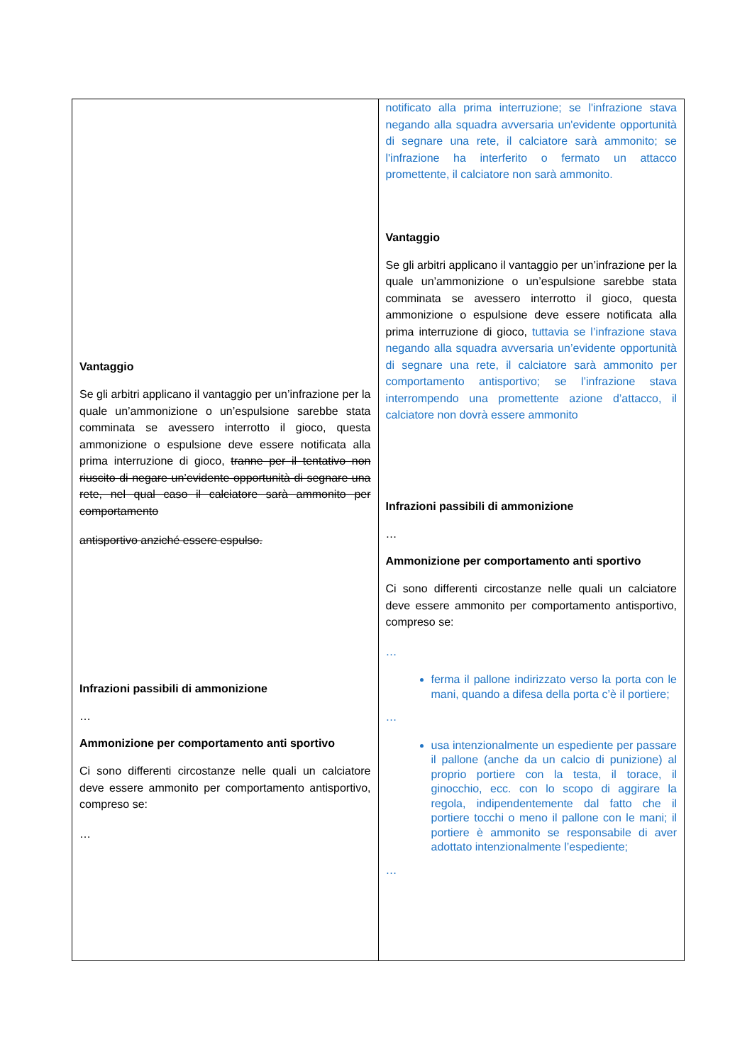| Vantaggio Se gli arbitri applicano il vantaggio per un’infrazione per la quale un’ammonizione o un’espulsione sarebbe stata comminata se avessero interrotto il gioco, questa ammonizione o espulsione deve essere notificata alla prima interruzione di gioco, tranne per il tentativo non riuscito di negare un’evidente opportunità di segnare una rete, nel qual caso il calciatore sarà ammonito per comportamento antisportivo anziché essere espulso. Infrazioni passibili di ammonizione … Ammonizione per comportamento anti sportivo Ci sono differenti circostanze nelle quali un calciatore deve essere ammonito per comportamento antisportivo, compreso se: … | notificato alla prima interruzione; se l'infrazione stava negando alla squadra avversaria un'evidente opportunità di segnare una rete, il calciatore sarà ammonito; se l'infrazione ha interferito o fermato un attacco promettente, il calciatore non sarà ammonito. Vantaggio Se gli arbitri applicano il vantaggio per un’infrazione per la quale un’ammonizione o un’espulsione sarebbe stata comminata se avessero interrotto il gioco, questa ammonizione o espulsione deve essere notificata alla prima interruzione di gioco, tuttavia se l’infrazione stava negando alla squadra avversaria un’evidente opportunità di segnare una rete, il calciatore sarà ammonito per comportamento antisportivo; se l’infrazione stava interrompendo una promettente azione d’attacco, il calciatore non dovrà essere ammonito Infrazioni passibili di ammonizione … Ammonizione per comportamento anti sportivo Ci sono differenti circostanze nelle quali un calciatore deve essere ammonito per comportamento antisportivo, compreso se: … ferma il pallone indirizzato verso la porta con le mani, quando a difesa della porta c’è il portiere; … usa intenzionalmente un espediente per passare il pallone (anche da un calcio di punizione) al proprio portiere con la testa, il torace, il ginocchio, ecc. con lo scopo di aggirare la regola, indipendentemente dal fatto che il portiere tocchi o meno il pallone con le mani; il portiere è ammonito se responsabile di aver adottato intenzionalmente l’espediente; … |